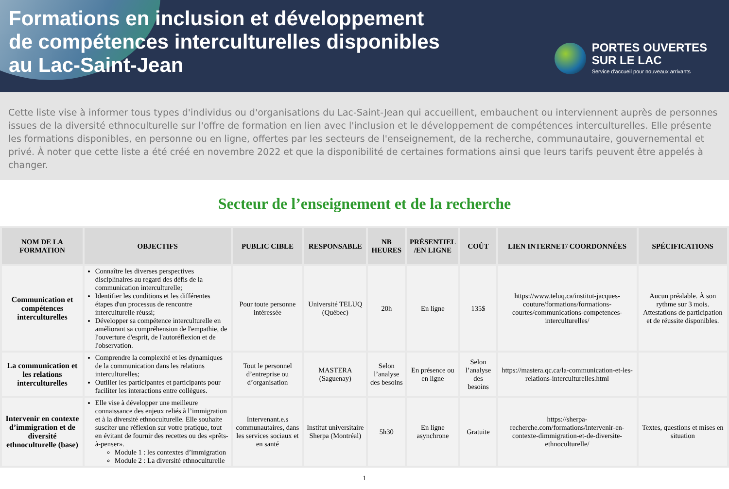Formations en inclusion et développement
de compétences interculturelles disponibles
au Lac-Saint-Jean
PORTES OUVERTES
SUR LE LAC
Service d'accueil pour nouveaux arrivants
Cette liste vise à informer tous types d'individus ou d'organisations du Lac-Saint-Jean qui accueillent, embauchent ou interviennent auprès de personnes issues de la diversité ethnoculturelle sur l'offre de formation en lien avec l'inclusion et le développement de compétences interculturelles. Elle présente les formations disponibles, en personne ou en ligne, offertes par les secteurs de l'enseignement, de la recherche, communautaire, gouvernemental et privé. À noter que cette liste a été créé en novembre 2022 et que la disponibilité de certaines formations ainsi que leurs tarifs peuvent être appelés à changer.
Secteur de l’enseignement et de la recherche
| NOM DE LA FORMATION | OBJECTIFS | PUBLIC CIBLE | RESPONSABLE | NB HEURES | PRÉSENTIEL /EN LIGNE | COÛT | LIEN INTERNET/ COORDONNÉES | SPÉCIFICATIONS |
| --- | --- | --- | --- | --- | --- | --- | --- | --- |
| Communication et compétences interculturelles | Connaître les diverses perspectives disciplinaires au regard des défis de la communication interculturelle; Identifier les conditions et les différentes étapes d'un processus de rencontre interculturelle réussi; Développer sa compétence interculturelle en améliorant sa compréhension de l'empathie, de l'ouverture d'esprit, de l'autoréflexion et de l'observation. | Pour toute personne intéressée | Université TELUQ (Québec) | 20h | En ligne | 135$ | https://www.teluq.ca/institut-jacques-couture/formations/formations-courtes/communications-competences-interculturelles/ | Aucun préalable. À son rythme sur 3 mois. Attestations de participation et de réussite disponibles. |
| La communication et les relations interculturelles | Comprendre la complexité et les dynamiques de la communication dans les relations interculturelles; Outiller les participantes et participants pour faciliter les interactions entre collègues. | Tout le personnel d’entreprise ou d’organisation | MASTERA (Saguenay) | Selon l’analyse des besoins | En présence ou en ligne | Selon l’analyse des besoins | https://mastera.qc.ca/la-communication-et-les-relations-interculturelles.html | |
| Intervenir en contexte d’immigration et de diversité ethnoculturelle (base) | Elle vise à développer une meilleure connaissance des enjeux reliés à l’immigration et à la diversité ethnoculturelle. Elle souhaite susciter une réflexion sur votre pratique, tout en évitant de fournir des recettes ou des «prêts-à-penser». Module 1 : les contextes d’immigration Module 2 : La diversité ethnoculturelle | Intervenant.e.s communautaires, dans les services sociaux et en santé | Institut universitaire Sherpa (Montréal) | 5h30 | En ligne asynchrone | Gratuite | https://sherpa-recherche.com/formations/intervenir-en-contexte-dimmigration-et-de-diversite-ethnoculturelle/ | Textes, questions et mises en situation |
1